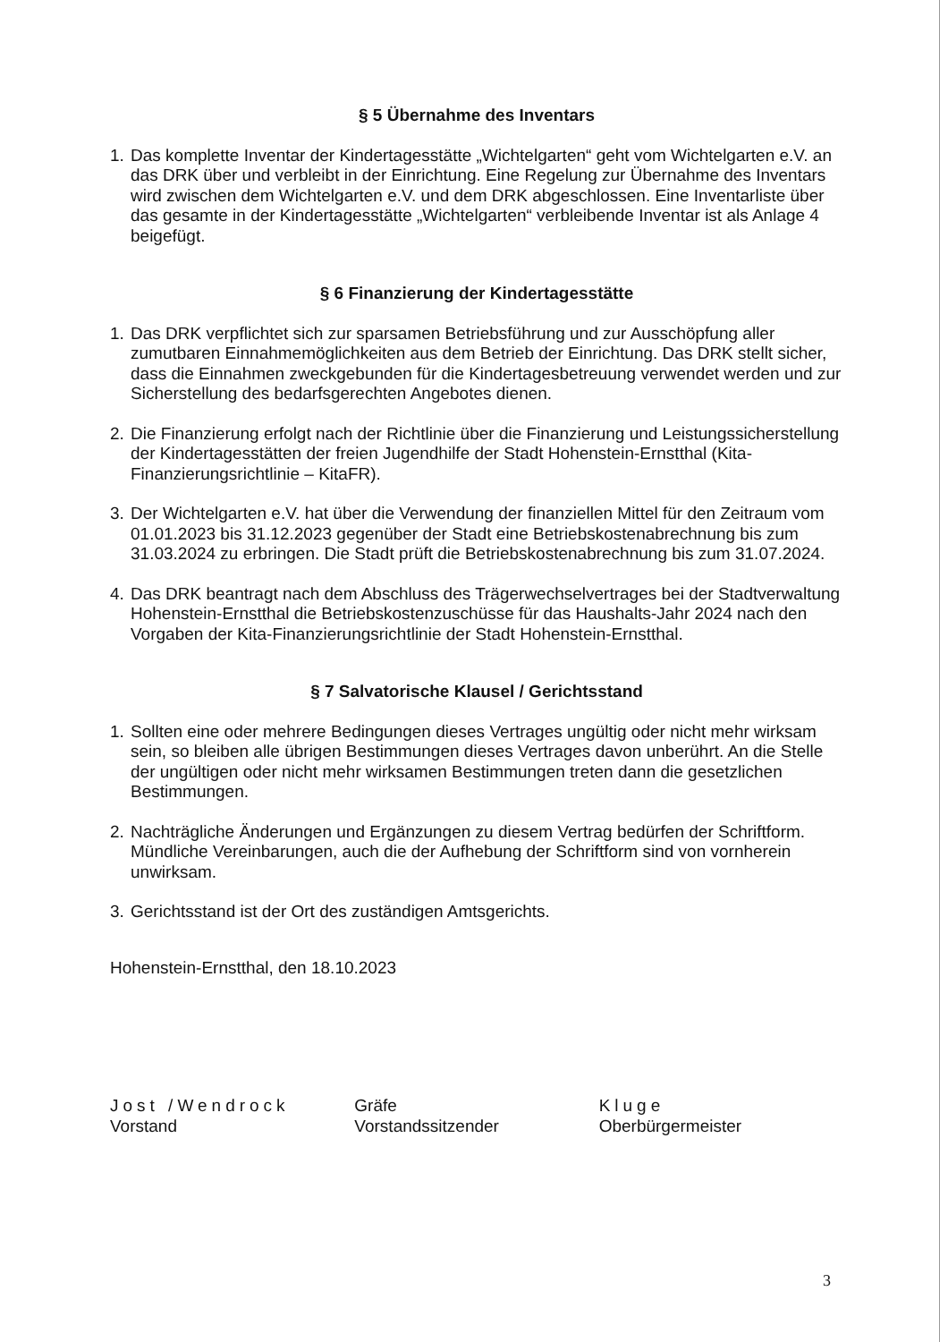§ 5 Übernahme des Inventars
1. Das komplette Inventar der Kindertagesstätte „Wichtelgarten“ geht vom Wichtelgarten e.V. an das DRK über und verbleibt in der Einrichtung. Eine Regelung zur Übernahme des Inventars wird zwischen dem Wichtelgarten e.V. und dem DRK abgeschlossen. Eine Inventarliste über das gesamte in der Kindertagesstätte „Wichtelgarten“ verbleibende Inventar ist als Anlage 4 beigefügt.
§ 6 Finanzierung der Kindertagesstätte
1. Das DRK verpflichtet sich zur sparsamen Betriebsführung und zur Ausschöpfung aller zumutbaren Einnahmemöglichkeiten aus dem Betrieb der Einrichtung. Das DRK stellt sicher, dass die Einnahmen zweckgebunden für die Kindertagesbetreuung verwendet werden und zur Sicherstellung des bedarfsgerechten Angebotes dienen.
2. Die Finanzierung erfolgt nach der Richtlinie über die Finanzierung und Leistungs­sicherstellung der Kindertagesstätten der freien Jugendhilfe der Stadt Hohenstein-Ernstthal (Kita-Finanzierungsrichtlinie – KitaFR).
3. Der Wichtelgarten e.V. hat über die Verwendung der finanziellen Mittel für den Zeitraum vom 01.01.2023 bis 31.12.2023 gegenüber der Stadt eine Betriebskostenabrechnung bis zum 31.03.2024 zu erbringen. Die Stadt prüft die Betriebskostenabrechnung bis zum 31.07.2024.
4. Das DRK beantragt nach dem Abschluss des Trägerwechselvertrages bei der Stadtverwaltung Hohenstein-Ernstthal die Betriebskostenzuschüsse für das Haushalts-Jahr 2024 nach den Vorgaben der Kita-Finanzierungsrichtlinie der Stadt Hohenstein-Ernstthal.
§ 7 Salvatorische Klausel / Gerichtsstand
1. Sollten eine oder mehrere Bedingungen dieses Vertrages ungültig oder nicht mehr wirksam sein, so bleiben alle übrigen Bestimmungen dieses Vertrages davon unberührt. An die Stelle der ungültigen oder nicht mehr wirksamen Bestimmungen treten dann die gesetzlichen Bestimmungen.
2. Nachträgliche Änderungen und Ergänzungen zu diesem Vertrag bedürfen der Schriftform. Mündliche Vereinbarungen, auch die der Aufhebung der Schriftform sind von vornherein unwirksam.
3. Gerichtsstand ist der Ort des zuständigen Amtsgerichts.
Hohenstein-Ernstthal, den 18.10.2023
Jost /Wendrock
Vorstand
Gräfe
Vorstandssitzender
Kluge
Oberbürgermeister
3